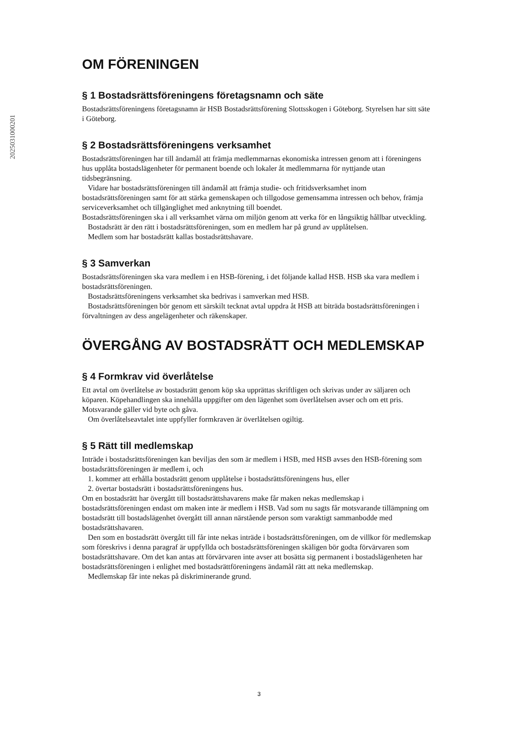20250310002​01
OM FÖRENINGEN
§ 1 Bostadsrättsföreningens företagsnamn och säte
Bostadsrättsföreningens företagsnamn är HSB Bostadsrättsförening Slottsskogen i Göteborg. Styrelsen har sitt säte i Göteborg.
§ 2 Bostadsrättsföreningens verksamhet
Bostadsrättsföreningen har till ändamål att främja medlemmarnas ekonomiska intressen genom att i föreningens hus upplåta bostadslägenheter för permanent boende och lokaler åt medlemmarna för nyttjande utan tidsbegränsning.
Vidare har bostadsrättsföreningen till ändamål att främja studie- och fritidsverksamhet inom bostadsrättsföreningen samt för att stärka gemenskapen och tillgodose gemensamma intressen och behov, främja serviceverksamhet och tillgänglighet med anknytning till boendet.
Bostadsrättsföreningen ska i all verksamhet värna om miljön genom att verka för en långsiktig hållbar utveckling.
Bostadsrätt är den rätt i bostadsrättsföreningen, som en medlem har på grund av upplåtelsen.
Medlem som har bostadsrätt kallas bostadsrättshavare.
§ 3 Samverkan
Bostadsrättsföreningen ska vara medlem i en HSB-förening, i det följande kallad HSB. HSB ska vara medlem i bostadsrättsföreningen.
Bostadsrättsföreningens verksamhet ska bedrivas i samverkan med HSB.
Bostadsrättsföreningen bör genom ett särskilt tecknat avtal uppdra åt HSB att biträda bostadsrättsföreningen i förvaltningen av dess angelägenheter och räkenskaper.
ÖVERGÅNG AV BOSTADSRÄTT OCH MEDLEMSKAP
§ 4 Formkrav vid överlåtelse
Ett avtal om överlåtelse av bostadsrätt genom köp ska upprättas skriftligen och skrivas under av säljaren och köparen. Köpehandlingen ska innehålla uppgifter om den lägenhet som överlåtelsen avser och om ett pris. Motsvarande gäller vid byte och gåva.
Om överlåtelseavtalet inte uppfyller formkraven är överlåtelsen ogiltig.
§ 5 Rätt till medlemskap
Inträde i bostadsrättsföreningen kan beviljas den som är medlem i HSB, med HSB avses den HSB-förening som bostadsrättsföreningen är medlem i, och
1. kommer att erhålla bostadsrätt genom upplåtelse i bostadsrättsföreningens hus, eller
2. övertar bostadsrätt i bostadsrättsföreningens hus.
Om en bostadsrätt har övergått till bostadsrättshavarens make får maken nekas medlemskap i bostadsrättsföreningen endast om maken inte är medlem i HSB. Vad som nu sagts får motsvarande tillämpning om bostadsrätt till bostadslägenhet övergått till annan närstående person som varaktigt sammanbodde med bostadsrättshavaren.
Den som en bostadsrätt övergått till får inte nekas inträde i bostadsrättsföreningen, om de villkor för medlemskap som föreskrivs i denna paragraf är uppfyllda och bostadsrättsföreningen skäligen bör godta förvärvaren som bostadsrättshavare. Om det kan antas att förvärvaren inte avser att bosätta sig permanent i bostadslägenheten har bostadsrättsföreningen i enlighet med bostadsrättföreningens ändamål rätt att neka medlemskap.
Medlemskap får inte nekas på diskriminerande grund.
3